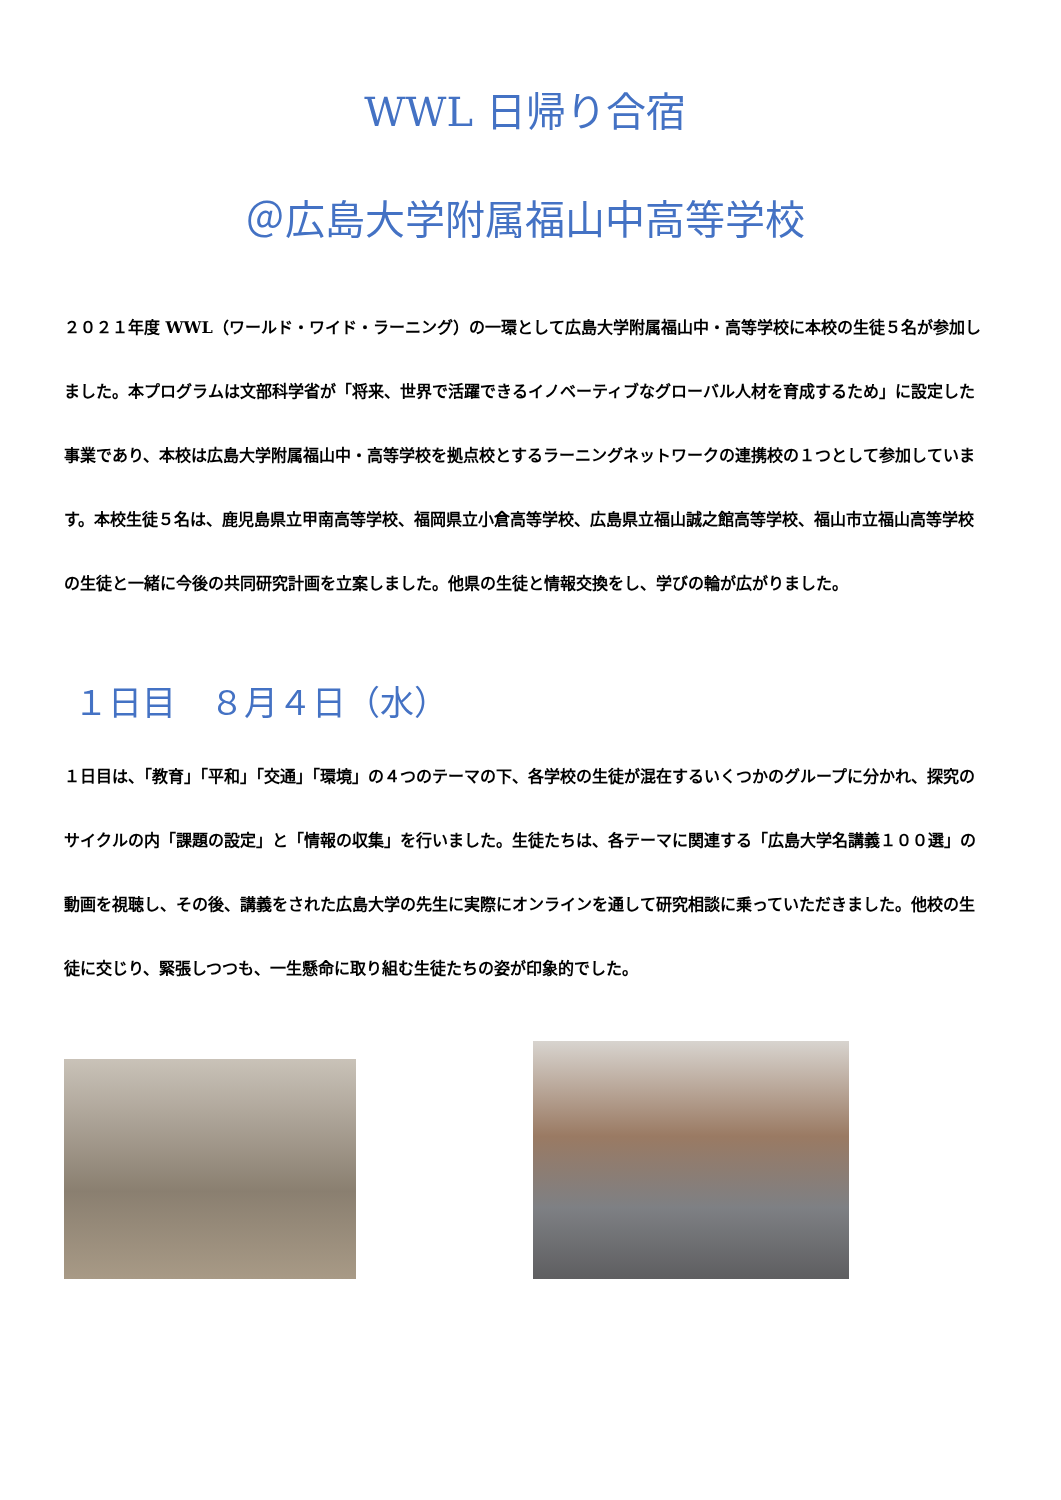WWL 日帰り合宿
＠広島大学附属福山中高等学校
２０２１年度 WWL（ワールド・ワイド・ラーニング）の一環として広島大学附属福山中・高等学校に本校の生徒５名が参加しました。本プログラムは文部科学省が「将来、世界で活躍できるイノベーティブなグローバル人材を育成するため」に設定した事業であり、本校は広島大学附属福山中・高等学校を拠点校とするラーニングネットワークの連携校の１つとして参加しています。本校生徒５名は、鹿児島県立甲南高等学校、福岡県立小倉高等学校、広島県立福山誠之館高等学校、福山市立福山高等学校の生徒と一緒に今後の共同研究計画を立案しました。他県の生徒と情報交換をし、学びの輪が広がりました。
１日目　８月４日（水）
１日目は、「教育」「平和」「交通」「環境」の４つのテーマの下、各学校の生徒が混在するいくつかのグループに分かれ、探究のサイクルの内「課題の設定」と「情報の収集」を行いました。生徒たちは、各テーマに関連する「広島大学名講義１００選」の動画を視聴し、その後、講義をされた広島大学の先生に実際にオンラインを通して研究相談に乗っていただきました。他校の生徒に交じり、緊張しつつも、一生懸命に取り組む生徒たちの姿が印象的でした。